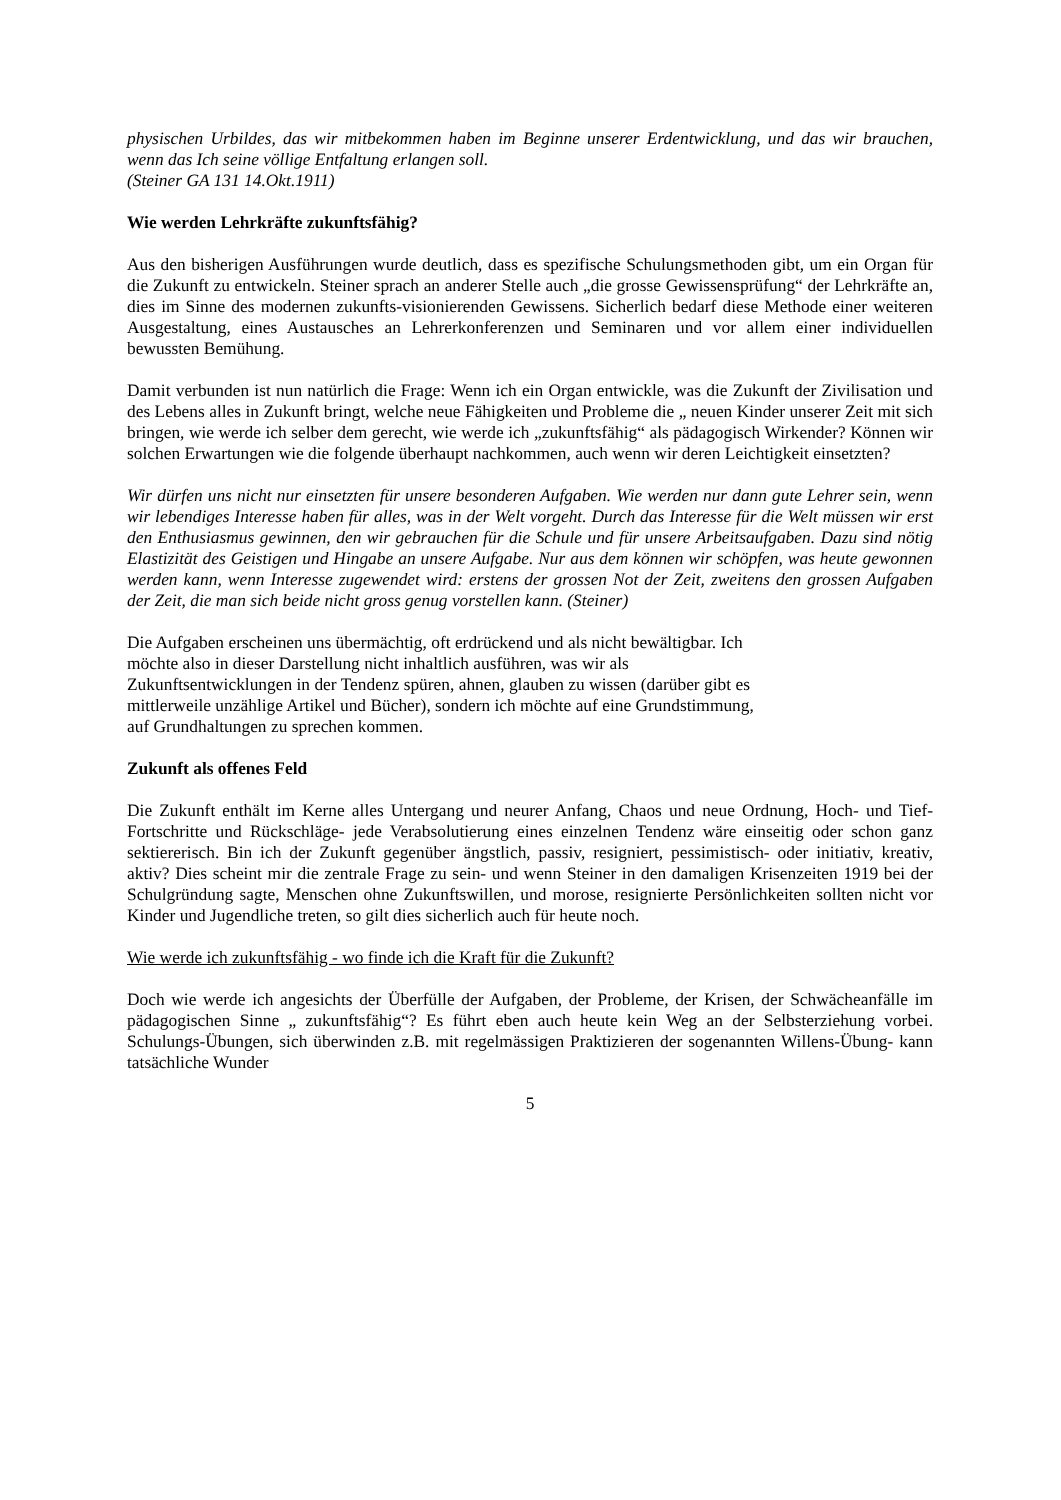physischen Urbildes, das wir mitbekommen haben im Beginne unserer Erdentwicklung, und das wir brauchen, wenn das Ich seine völlige Entfaltung erlangen soll.
(Steiner GA 131 14.Okt.1911)
Wie werden Lehrkräfte zukunftsfähig?
Aus den bisherigen Ausführungen wurde deutlich, dass es spezifische Schulungsmethoden gibt, um ein Organ für die Zukunft zu entwickeln. Steiner sprach an anderer Stelle auch „die grosse Gewissensprüfung“ der Lehrkräfte an, dies im Sinne des modernen zukunfts-visionierenden Gewissens. Sicherlich bedarf diese Methode einer weiteren Ausgestaltung, eines Austausches an Lehrerkonferenzen und Seminaren und vor allem einer individuellen bewussten Bemühung.
Damit verbunden ist nun natürlich die Frage: Wenn ich ein Organ entwickle, was die Zukunft der Zivilisation und des Lebens alles in Zukunft bringt, welche neue Fähigkeiten und Probleme die „ neuen Kinder unserer Zeit mit sich bringen, wie werde ich selber dem gerecht, wie werde ich „zukunftsfähig“ als pädagogisch Wirkender? Können wir solchen Erwartungen wie die folgende überhaupt nachkommen, auch wenn wir deren Leichtigkeit einsetzten?
Wir dürfen uns nicht nur einsetzten für unsere besonderen Aufgaben. Wie werden nur dann gute Lehrer sein, wenn wir lebendiges Interesse haben für alles, was in der Welt vorgeht. Durch das Interesse für die Welt müssen wir erst den Enthusiasmus gewinnen, den wir gebrauchen für die Schule und für unsere Arbeitsaufgaben. Dazu sind nötig Elastizität des Geistigen und Hingabe an unsere Aufgabe. Nur aus dem können wir schöpfen, was heute gewonnen werden kann, wenn Interesse zugewendet wird: erstens der grossen Not der Zeit, zweitens den grossen Aufgaben der Zeit, die man sich beide nicht gross genug vorstellen kann. (Steiner)
Die Aufgaben erscheinen uns übermächtig, oft erdrückend und als nicht bewältigbar. Ich
möchte also in dieser Darstellung nicht inhaltlich ausführen, was wir als
Zukunftsentwicklungen in der Tendenz spüren, ahnen, glauben zu wissen (darüber gibt es
mittlerweile unzählige Artikel und Bücher), sondern ich möchte auf eine Grundstimmung,
auf Grundhaltungen zu sprechen kommen.
Zukunft als offenes Feld
Die Zukunft enthält im Kerne alles Untergang und neurer Anfang, Chaos und neue Ordnung, Hoch- und Tief- Fortschritte und Rückschläge- jede Verabsolutierung eines einzelnen Tendenz wäre einseitig oder schon ganz sektiererisch. Bin ich der Zukunft gegenüber ängstlich, passiv, resigniert, pessimistisch- oder initiativ, kreativ, aktiv? Dies scheint mir die zentrale Frage zu sein- und wenn Steiner in den damaligen Krisenzeiten 1919 bei der Schulgründung sagte, Menschen ohne Zukunftswillen, und morose, resignierte Persönlichkeiten sollten nicht vor Kinder und Jugendliche treten, so gilt dies sicherlich auch für heute noch.
Wie werde ich zukunftsfähig - wo finde ich die Kraft für die Zukunft?
Doch wie werde ich angesichts der Überfülle der Aufgaben, der Probleme, der Krisen, der Schwächeanfälle im pädagogischen Sinne „ zukunftsfähig“? Es führt eben auch heute kein Weg an der Selbsterziehung vorbei. Schulungs-Übungen, sich überwinden z.B. mit regelmässigen Praktizieren der sogenannten Willens-Übung- kann tatsächliche Wunder
5